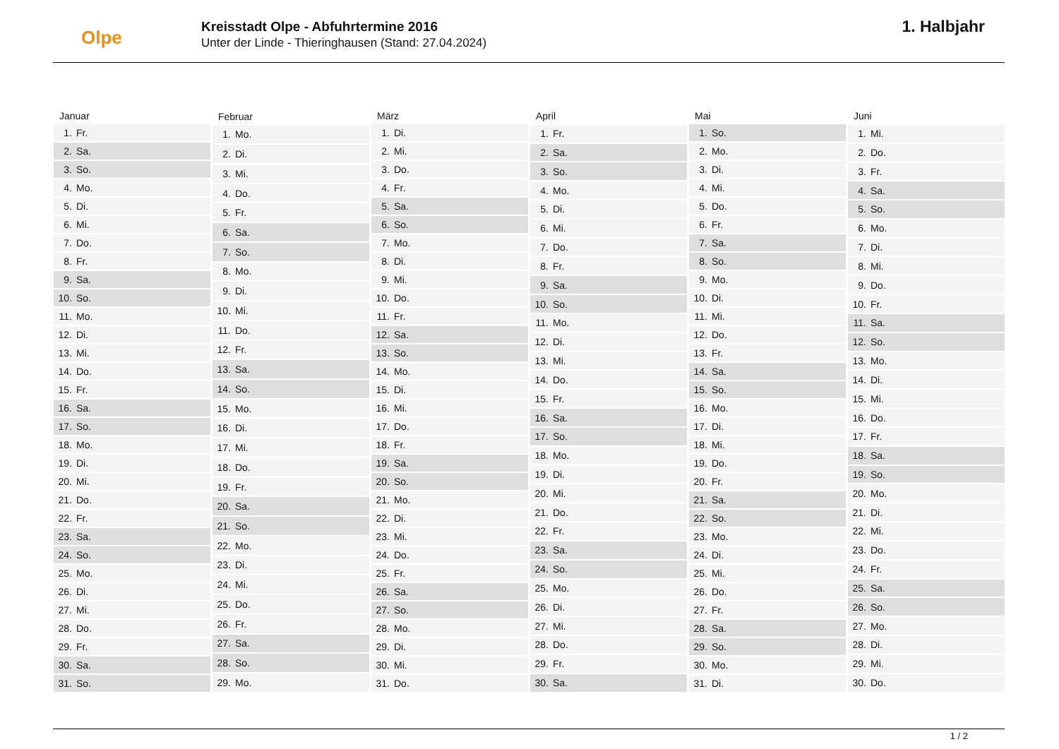Olpe
Kreisstadt Olpe - Abfuhrtermine 2016
Unter der Linde - Thieringhausen (Stand: 27.04.2024)
1. Halbjahr
| Januar |
| --- |
| 1. Fr. |
| 2. Sa. |
| 3. So. |
| 4. Mo. |
| 5. Di. |
| 6. Mi. |
| 7. Do. |
| 8. Fr. |
| 9. Sa. |
| 10. So. |
| 11. Mo. |
| 12. Di. |
| 13. Mi. |
| 14. Do. |
| 15. Fr. |
| 16. Sa. |
| 17. So. |
| 18. Mo. |
| 19. Di. |
| 20. Mi. |
| 21. Do. |
| 22. Fr. |
| 23. Sa. |
| 24. So. |
| 25. Mo. |
| 26. Di. |
| 27. Mi. |
| 28. Do. |
| 29. Fr. |
| 30. Sa. |
| 31. So. |
| Februar |
| --- |
| 1. Mo. |
| 2. Di. |
| 3. Mi. |
| 4. Do. |
| 5. Fr. |
| 6. Sa. |
| 7. So. |
| 8. Mo. |
| 9. Di. |
| 10. Mi. |
| 11. Do. |
| 12. Fr. |
| 13. Sa. |
| 14. So. |
| 15. Mo. |
| 16. Di. |
| 17. Mi. |
| 18. Do. |
| 19. Fr. |
| 20. Sa. |
| 21. So. |
| 22. Mo. |
| 23. Di. |
| 24. Mi. |
| 25. Do. |
| 26. Fr. |
| 27. Sa. |
| 28. So. |
| 29. Mo. |
| März |
| --- |
| 1. Di. |
| 2. Mi. |
| 3. Do. |
| 4. Fr. |
| 5. Sa. |
| 6. So. |
| 7. Mo. |
| 8. Di. |
| 9. Mi. |
| 10. Do. |
| 11. Fr. |
| 12. Sa. |
| 13. So. |
| 14. Mo. |
| 15. Di. |
| 16. Mi. |
| 17. Do. |
| 18. Fr. |
| 19. Sa. |
| 20. So. |
| 21. Mo. |
| 22. Di. |
| 23. Mi. |
| 24. Do. |
| 25. Fr. |
| 26. Sa. |
| 27. So. |
| 28. Mo. |
| 29. Di. |
| 30. Mi. |
| 31. Do. |
| April |
| --- |
| 1. Fr. |
| 2. Sa. |
| 3. So. |
| 4. Mo. |
| 5. Di. |
| 6. Mi. |
| 7. Do. |
| 8. Fr. |
| 9. Sa. |
| 10. So. |
| 11. Mo. |
| 12. Di. |
| 13. Mi. |
| 14. Do. |
| 15. Fr. |
| 16. Sa. |
| 17. So. |
| 18. Mo. |
| 19. Di. |
| 20. Mi. |
| 21. Do. |
| 22. Fr. |
| 23. Sa. |
| 24. So. |
| 25. Mo. |
| 26. Di. |
| 27. Mi. |
| 28. Do. |
| 29. Fr. |
| 30. Sa. |
| Mai |
| --- |
| 1. So. |
| 2. Mo. |
| 3. Di. |
| 4. Mi. |
| 5. Do. |
| 6. Fr. |
| 7. Sa. |
| 8. So. |
| 9. Mo. |
| 10. Di. |
| 11. Mi. |
| 12. Do. |
| 13. Fr. |
| 14. Sa. |
| 15. So. |
| 16. Mo. |
| 17. Di. |
| 18. Mi. |
| 19. Do. |
| 20. Fr. |
| 21. Sa. |
| 22. So. |
| 23. Mo. |
| 24. Di. |
| 25. Mi. |
| 26. Do. |
| 27. Fr. |
| 28. Sa. |
| 29. So. |
| 30. Mo. |
| 31. Di. |
| Juni |
| --- |
| 1. Mi. |
| 2. Do. |
| 3. Fr. |
| 4. Sa. |
| 5. So. |
| 6. Mo. |
| 7. Di. |
| 8. Mi. |
| 9. Do. |
| 10. Fr. |
| 11. Sa. |
| 12. So. |
| 13. Mo. |
| 14. Di. |
| 15. Mi. |
| 16. Do. |
| 17. Fr. |
| 18. Sa. |
| 19. So. |
| 20. Mo. |
| 21. Di. |
| 22. Mi. |
| 23. Do. |
| 24. Fr. |
| 25. Sa. |
| 26. So. |
| 27. Mo. |
| 28. Di. |
| 29. Mi. |
| 30. Do. |
1 / 2